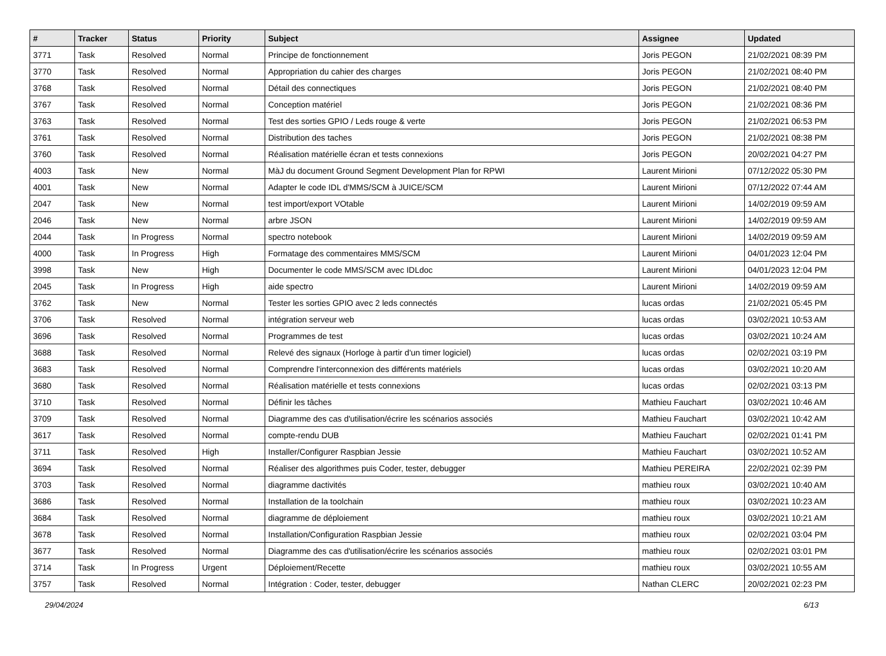| # | Tracker | Status | Priority | Subject | Assignee | Updated |
| --- | --- | --- | --- | --- | --- | --- |
| 3771 | Task | Resolved | Normal | Principe de fonctionnement | Joris PEGON | 21/02/2021 08:39 PM |
| 3770 | Task | Resolved | Normal | Appropriation du cahier des charges | Joris PEGON | 21/02/2021 08:40 PM |
| 3768 | Task | Resolved | Normal | Détail des connectiques | Joris PEGON | 21/02/2021 08:40 PM |
| 3767 | Task | Resolved | Normal | Conception matériel | Joris PEGON | 21/02/2021 08:36 PM |
| 3763 | Task | Resolved | Normal | Test des sorties GPIO / Leds rouge & verte | Joris PEGON | 21/02/2021 06:53 PM |
| 3761 | Task | Resolved | Normal | Distribution des taches | Joris PEGON | 21/02/2021 08:38 PM |
| 3760 | Task | Resolved | Normal | Réalisation matérielle écran et tests connexions | Joris PEGON | 20/02/2021 04:27 PM |
| 4003 | Task | New | Normal | MàJ du document Ground Segment Development Plan for RPWI | Laurent Mirioni | 07/12/2022 05:30 PM |
| 4001 | Task | New | Normal | Adapter le code IDL d'MMS/SCM à JUICE/SCM | Laurent Mirioni | 07/12/2022 07:44 AM |
| 2047 | Task | New | Normal | test import/export VOtable | Laurent Mirioni | 14/02/2019 09:59 AM |
| 2046 | Task | New | Normal | arbre JSON | Laurent Mirioni | 14/02/2019 09:59 AM |
| 2044 | Task | In Progress | Normal | spectro notebook | Laurent Mirioni | 14/02/2019 09:59 AM |
| 4000 | Task | In Progress | High | Formatage des commentaires MMS/SCM | Laurent Mirioni | 04/01/2023 12:04 PM |
| 3998 | Task | New | High | Documenter le code MMS/SCM avec IDLdoc | Laurent Mirioni | 04/01/2023 12:04 PM |
| 2045 | Task | In Progress | High | aide spectro | Laurent Mirioni | 14/02/2019 09:59 AM |
| 3762 | Task | New | Normal | Tester les sorties GPIO avec 2 leds connectés | lucas ordas | 21/02/2021 05:45 PM |
| 3706 | Task | Resolved | Normal | intégration serveur web | lucas ordas | 03/02/2021 10:53 AM |
| 3696 | Task | Resolved | Normal | Programmes de test | lucas ordas | 03/02/2021 10:24 AM |
| 3688 | Task | Resolved | Normal | Relevé des signaux (Horloge à partir d'un timer logiciel) | lucas ordas | 02/02/2021 03:19 PM |
| 3683 | Task | Resolved | Normal | Comprendre l'interconnexion des différents matériels | lucas ordas | 03/02/2021 10:20 AM |
| 3680 | Task | Resolved | Normal | Réalisation matérielle et tests connexions | lucas ordas | 02/02/2021 03:13 PM |
| 3710 | Task | Resolved | Normal | Définir les tâches | Mathieu Fauchart | 03/02/2021 10:46 AM |
| 3709 | Task | Resolved | Normal | Diagramme des cas d'utilisation/écrire les scénarios associés | Mathieu Fauchart | 03/02/2021 10:42 AM |
| 3617 | Task | Resolved | Normal | compte-rendu DUB | Mathieu Fauchart | 02/02/2021 01:41 PM |
| 3711 | Task | Resolved | High | Installer/Configurer Raspbian Jessie | Mathieu Fauchart | 03/02/2021 10:52 AM |
| 3694 | Task | Resolved | Normal | Réaliser des algorithmes puis Coder, tester, debugger | Mathieu PEREIRA | 22/02/2021 02:39 PM |
| 3703 | Task | Resolved | Normal | diagramme dactivités | mathieu roux | 03/02/2021 10:40 AM |
| 3686 | Task | Resolved | Normal | Installation de la toolchain | mathieu roux | 03/02/2021 10:23 AM |
| 3684 | Task | Resolved | Normal | diagramme de déploiement | mathieu roux | 03/02/2021 10:21 AM |
| 3678 | Task | Resolved | Normal | Installation/Configuration Raspbian Jessie | mathieu roux | 02/02/2021 03:04 PM |
| 3677 | Task | Resolved | Normal | Diagramme des cas d'utilisation/écrire les scénarios associés | mathieu roux | 02/02/2021 03:01 PM |
| 3714 | Task | In Progress | Urgent | Déploiement/Recette | mathieu roux | 03/02/2021 10:55 AM |
| 3757 | Task | Resolved | Normal | Intégration : Coder, tester, debugger | Nathan CLERC | 20/02/2021 02:23 PM |
29/04/2024 6/13